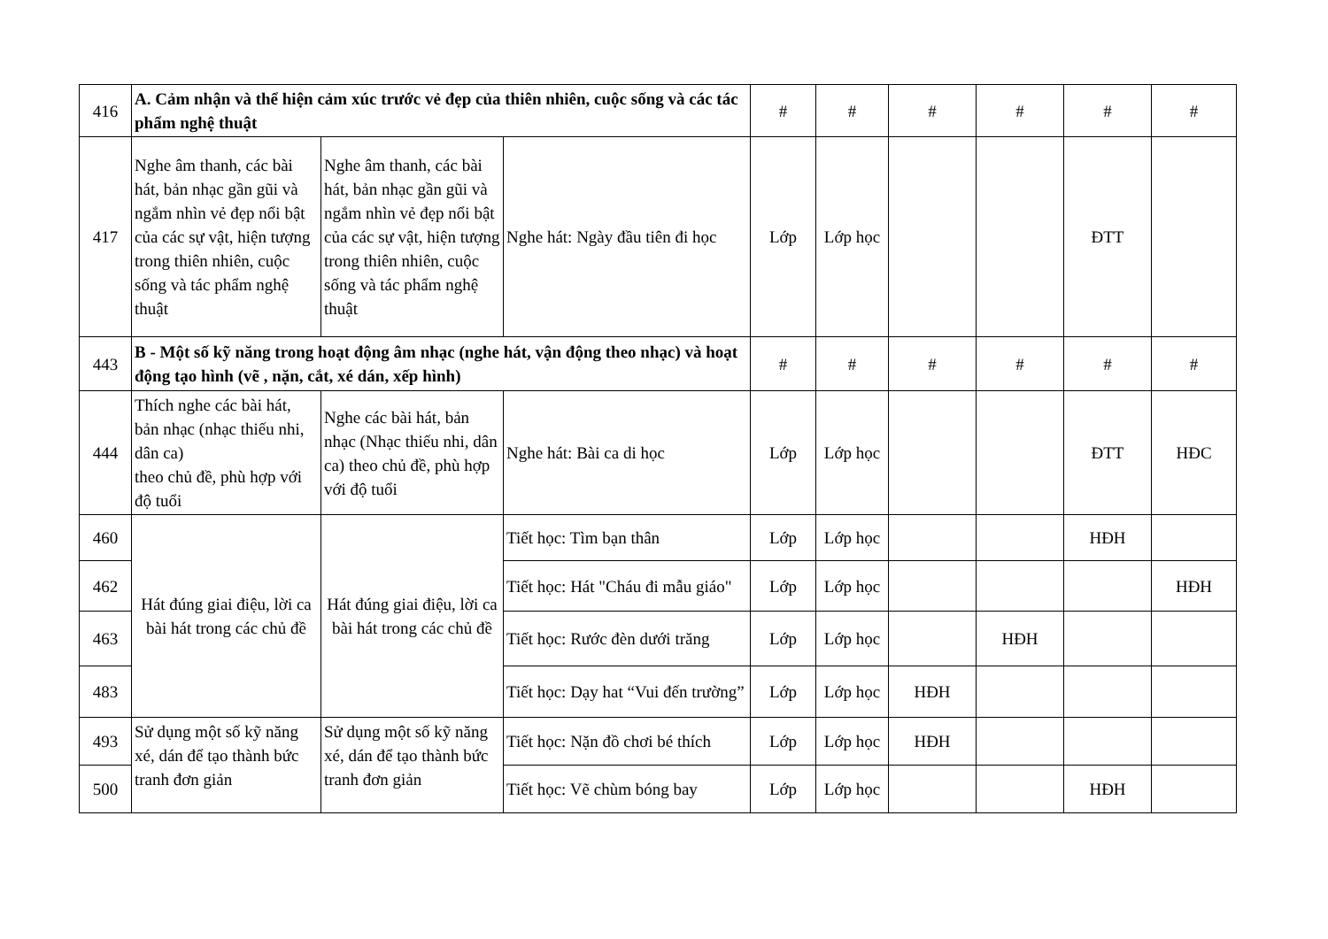| 416 | A. Cảm nhận và thể hiện cảm xúc trước vẻ đẹp của thiên nhiên, cuộc sống và các tác phẩm nghệ thuật | | | # | # | # | # | # | # |
| 417 | Nghe âm thanh, các bài hát, bản nhạc gần gũi và ngắm nhìn vẻ đẹp nổi bật của các sự vật, hiện tượng trong thiên nhiên, cuộc sống và tác phẩm nghệ thuật | Nghe âm thanh, các bài hát, bản nhạc gần gũi và ngắm nhìn vẻ đẹp nổi bật của các sự vật, hiện tượng trong thiên nhiên, cuộc sống và tác phẩm nghệ thuật | Nghe hát: Ngày đầu tiên đi học | Lớp | Lớp học | | | ĐTT | |
| 443 | B - Một số kỹ năng trong hoạt động âm nhạc (nghe hát, vận động theo nhạc) và hoạt động tạo hình (vẽ , nặn, cắt, xé dán, xếp hình) | | | # | # | # | # | # | # |
| 444 | Thích nghe các bài hát, bản nhạc (nhạc thiếu nhi, dân ca) theo chủ đề, phù hợp với độ tuổi | Nghe các bài hát, bản nhạc (Nhạc thiếu nhi, dân ca) theo chủ đề, phù hợp với độ tuổi | Nghe hát: Bài ca di học | Lớp | Lớp học | | | ĐTT | HĐC |
| 460 | Hát đúng giai điệu, lời ca bài hát trong các chủ đề | Hát đúng giai điệu, lời ca bài hát trong các chủ đề | Tiết học: Tìm bạn thân | Lớp | Lớp học | | | HĐH | |
| 462 | | | Tiết học: Hát "Cháu đi mẫu giáo" | Lớp | Lớp học | | | | HĐH |
| 463 | | | Tiết học: Rước đèn dưới trăng | Lớp | Lớp học | | HĐH | | |
| 483 | | | Tiết học: Dạy hat “Vui đến trường” | Lớp | Lớp học | HĐH | | | |
| 493 | Sử dụng một số kỹ năng xé, dán để tạo thành bức tranh đơn giản | Sử dụng một số kỹ năng xé, dán để tạo thành bức tranh đơn giản | Tiết học: Nặn đồ chơi bé thích | Lớp | Lớp học | HĐH | | | |
| 500 | | | Tiết học: Vẽ chùm bóng bay | Lớp | Lớp học | | | HĐH | |